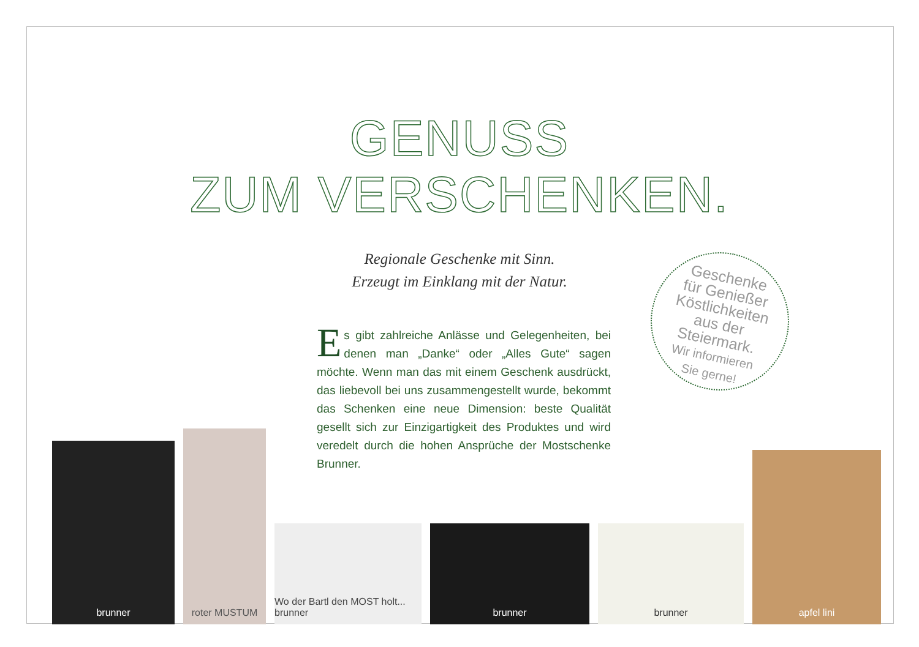GENUSS
ZUM VERSCHENKEN.
Regionale Geschenke mit Sinn.
Erzeugt im Einklang mit der Natur.
Es gibt zahlreiche Anlässe und Gelegenheiten, bei denen man „Danke“ oder „Alles Gute“ sagen möchte. Wenn man das mit einem Geschenk ausdrückt, das liebevoll bei uns zusammengestellt wurde, bekommt das Schenken eine neue Dimension: beste Qualität gesellt sich zur Einzigartigkeit des Produktes und wird veredelt durch die hohen Ansprüche der Mostschenke Brunner.
Geschenke
für Genießer
Köstlichkeiten
aus der
Steiermark.
Wir informieren
Sie gerne!
brunner
roter MUSTUM
Wo der Bartl den MOST holt... brunner
brunner
brunner
apfel lini